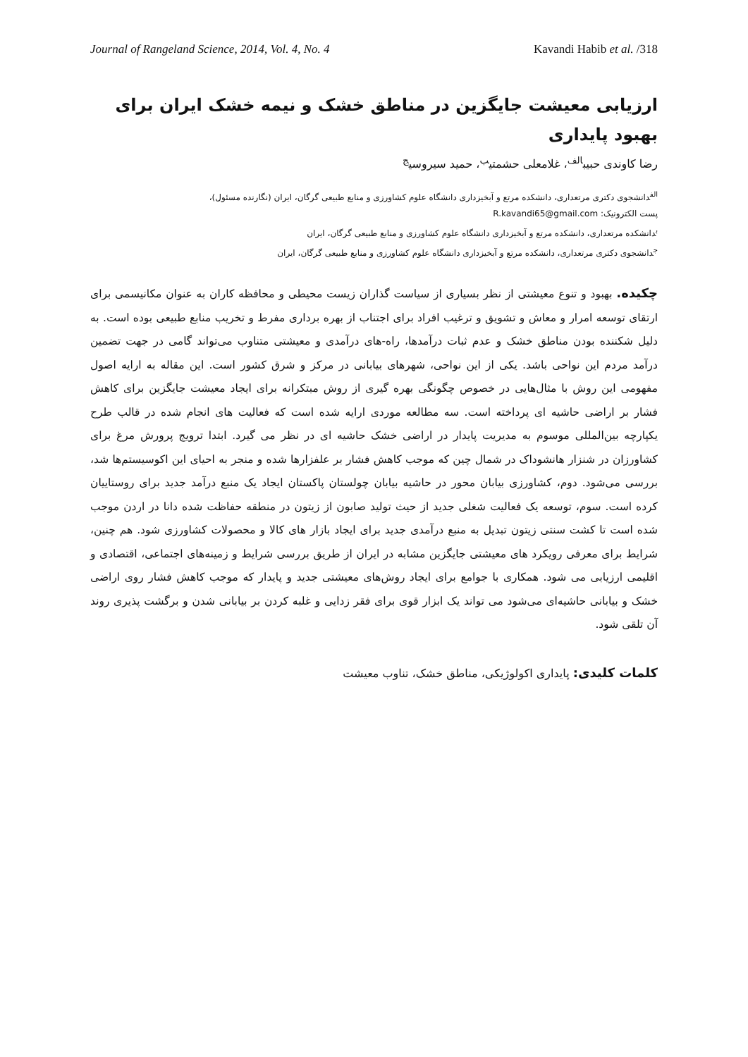Journal of Rangeland Science, 2014, Vol. 4, No. 4 Kavandi Habib et al. /318
ارزیابی معیشت جایگزین در مناطق خشک و نیمه خشک ایران برای بهبود پایداری
رضا کاوندی حبیب<sup>الف</sup>، غلامعلی حشمتی<sup>ب</sup>، حمید سیروسی<sup>ج</sup>
<sup>الف</sup>دانشجوی دکتری مرتعداری، دانشکده مرتع و آبخیزداری دانشگاه علوم کشاورزی و منابع طبیعی گرگان، ایران (نگارنده مسئول)،
پست الکترونیک: R.kavandi65@gmail.com
<sup>ب</sup>دانشکده مرتعداری، دانشکده مرتع و آبخیزداری دانشگاه علوم کشاورزی و منابع طبیعی گرگان، ایران
<sup>ج</sup>دانشجوی دکتری مرتعداری، دانشکده مرتع و آبخیزداری دانشگاه علوم کشاورزی و منابع طبیعی گرگان، ایران
چکیده. بهبود و تنوع معیشتی از نظر بسیاری از سیاست گذاران زیست محیطی و محافظه کاران به عنوان مکانیسمی برای ارتقای توسعه امرار و معاش و تشویق و ترغیب افراد برای اجتناب از بهره برداری مفرط و تخریب منابع طبیعی بوده است. به دلیل شکننده بودن مناطق خشک و عدم ثبات درآمدها، راه-های درآمدی و معیشتی متناوب می‌تواند گامی در جهت تضمین درآمد مردم این نواحی باشد. یکی از این نواحی، شهرهای بیابانی در مرکز و شرق کشور است. این مقاله به ارایه اصول مفهومی این روش با مثال‌هایی در خصوص چگونگی بهره گیری از روش مبتکرانه برای ایجاد معیشت جایگزین برای کاهش فشار بر اراضی حاشیه ای پرداخته است. سه مطالعه موردی ارایه شده است که فعالیت های انجام شده در قالب طرح یکپارچه بین‌المللی موسوم به مدیریت پایدار در اراضی خشک حاشیه ای در نظر می گیرد. ابتدا ترویج پرورش مرغ برای کشاورزان در شنزار هانشوداک در شمال چین که موجب کاهش فشار بر علفزارها شده و منجر به احیای این اکوسیستم‌ها شد، بررسی می‌شود. دوم، کشاورزی بیابان محور در حاشیه بیابان چولستان پاکستان ایجاد یک منبع درآمد جدید برای روستاییان کرده است. سوم، توسعه یک فعالیت شغلی جدید از حیث تولید صابون از زیتون در منطقه حفاظت شده دانا در اردن موجب شده است تا کشت سنتی زیتون تبدیل به منبع درآمدی جدید برای ایجاد بازار های کالا و محصولات کشاورزی شود. هم چنین، شرایط برای معرفی رویکرد های معیشتی جایگزین مشابه در ایران از طریق بررسی شرایط و زمینه‌های اجتماعی، اقتصادی و اقلیمی ارزیابی می شود. همکاری با جوامع برای ایجاد روش‌های معیشتی جدید و پایدار که موجب کاهش فشار روی اراضی خشک و بیابانی حاشیه‌ای می‌شود می تواند یک ابزار قوی برای فقر زدایی و غلبه کردن بر بیابانی شدن و برگشت پذیری روند آن تلقی شود.
کلمات کلیدی: پایداری اکولوژیکی، مناطق خشک، تناوب معیشت